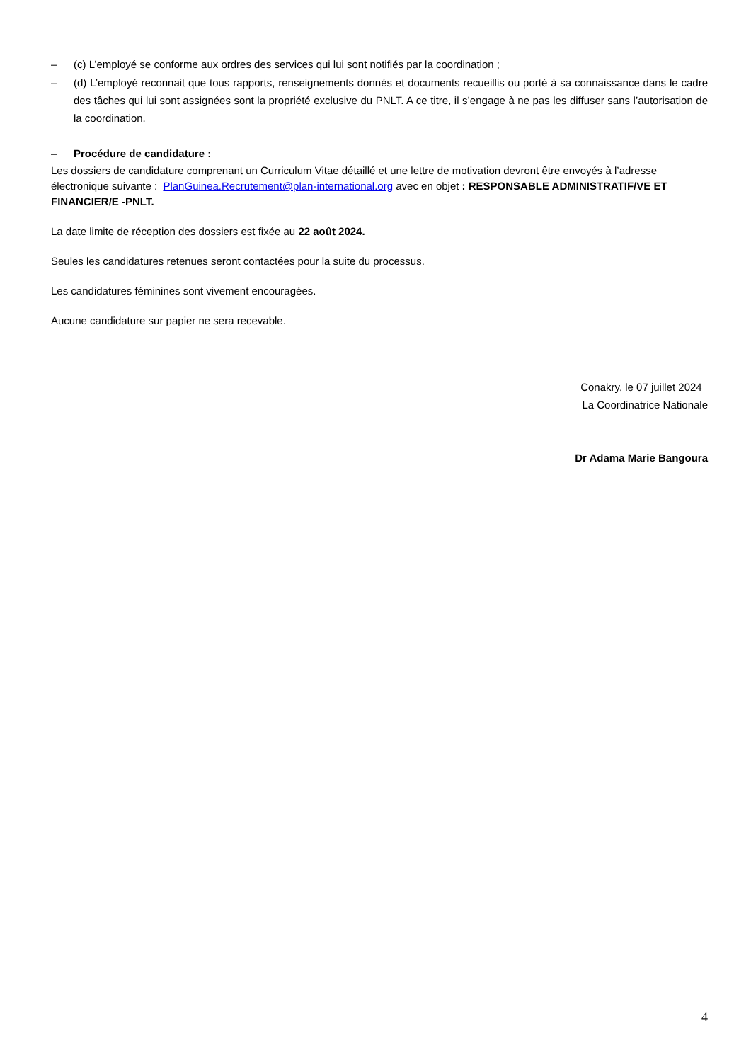– (c) L’employé se conforme aux ordres des services qui lui sont notifiés par la coordination ;
– (d) L’employé reconnait que tous rapports, renseignements donnés et documents recueillis ou porté à sa connaissance dans le cadre des tâches qui lui sont assignées sont la propriété exclusive du PNLT. A ce titre, il s’engage à ne pas les diffuser sans l’autorisation de la coordination.
– Procédure de candidature :
Les dossiers de candidature comprenant un Curriculum Vitae détaillé et une lettre de motivation devront être envoyés à l’adresse électronique suivante : PlanGuinea.Recrutement@plan-international.org avec en objet : RESPONSABLE ADMINISTRATIF/VE ET FINANCIER/E -PNLT.
La date limite de réception des dossiers est fixée au 22 août 2024.
Seules les candidatures retenues seront contactées pour la suite du processus.
Les candidatures féminines sont vivement encouragées.
Aucune candidature sur papier ne sera recevable.
Conakry, le 07 juillet 2024
La Coordinatrice Nationale
Dr Adama Marie Bangoura
4